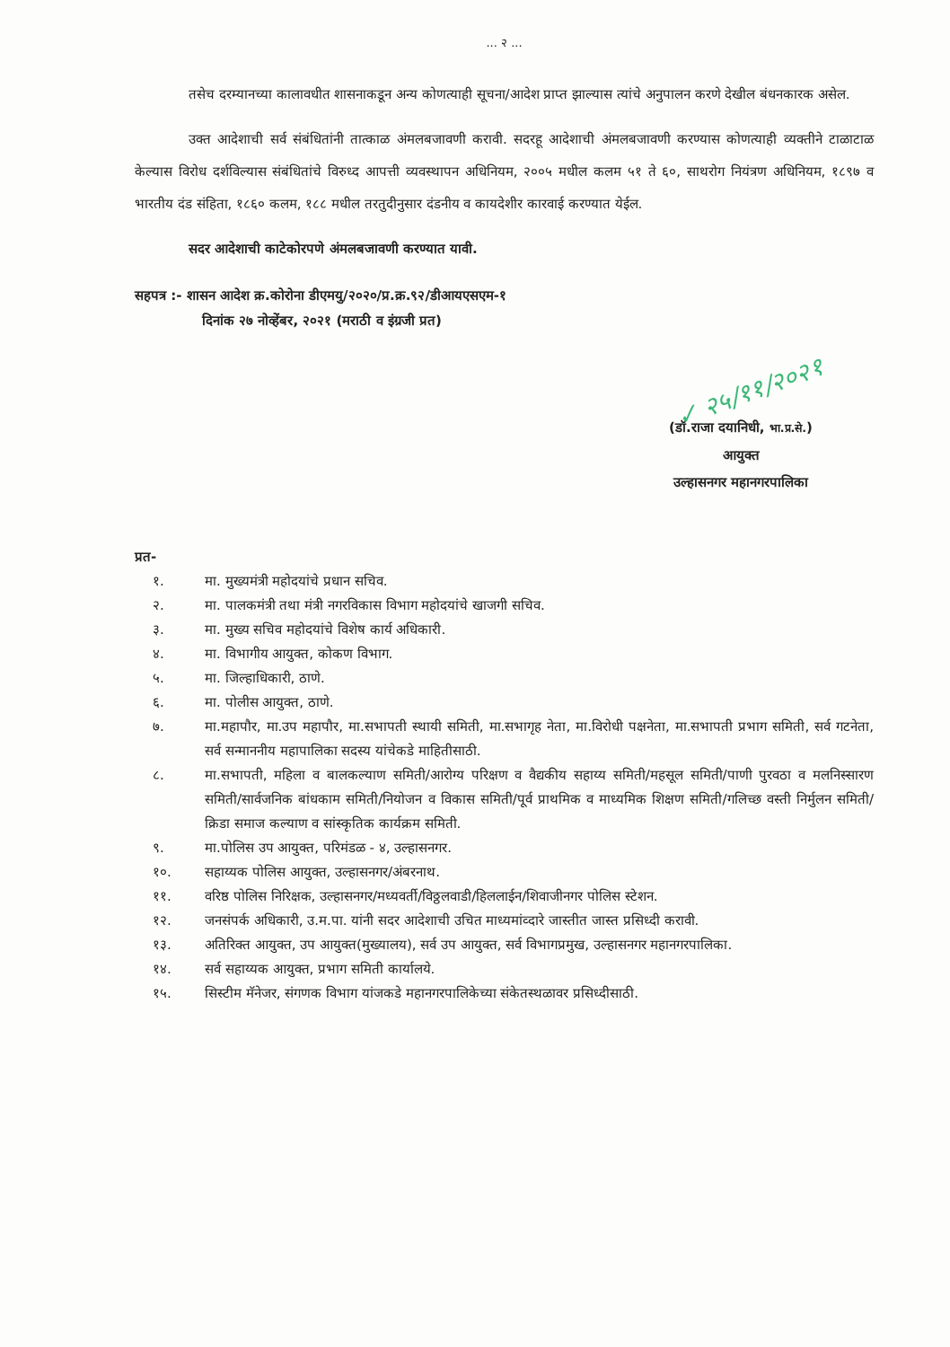✓ २५/११/२०२१
... २ ...
तसेच दरम्यानच्या कालावधीत शासनाकडून अन्य कोणत्याही सूचना/आदेश प्राप्त झाल्यास त्यांचे अनुपालन करणे देखील बंधनकारक असेल.
उक्त आदेशाची सर्व संबंधितांनी तात्काळ अंमलबजावणी करावी. सदरहू आदेशाची अंमलबजावणी करण्यास कोणत्याही व्यक्तीने टाळाटाळ केल्यास विरोध दर्शविल्यास संबंधितांचे विरुध्द आपत्ती व्यवस्थापन अधिनियम, २००५ मधील कलम ५१ ते ६०, साथरोग नियंत्रण अधिनियम, १८९७ व भारतीय दंड संहिता, १८६० कलम, १८८ मधील तरतुदीनुसार दंडनीय व कायदेशीर कारवाई करण्यात येईल.
सदर आदेशाची काटेकोरपणे अंमलबजावणी करण्यात यावी.
सहपत्र :- शासन आदेश क्र.कोरोना डीएमयु/२०२०/प्र.क्र.९२/डीआयएसएम-१
दिनांक २७ नोव्हेंबर, २०२१ (मराठी व इंग्रजी प्रत)
(डॉ.राजा दयानिधी, भा.प्र.से.)
आयुक्त
उल्हासनगर महानगरपालिका
प्रत-
१. मा. मुख्यमंत्री महोदयांचे प्रधान सचिव.
२. मा. पालकमंत्री तथा मंत्री नगरविकास विभाग महोदयांचे खाजगी सचिव.
३. मा. मुख्य सचिव महोदयांचे विशेष कार्य अधिकारी.
४. मा. विभागीय आयुक्त, कोकण विभाग.
५. मा. जिल्हाधिकारी, ठाणे.
६. मा. पोलीस आयुक्त, ठाणे.
७. मा.महापौर, मा.उप महापौर, मा.सभापती स्थायी समिती, मा.सभागृह नेता, मा.विरोधी पक्षनेता, मा.सभापती प्रभाग समिती, सर्व गटनेता, सर्व सन्माननीय महापालिका सदस्य यांचेकडे माहितीसाठी.
८. मा.सभापती, महिला व बालकल्याण समिती/आरोग्य परिक्षण व वैद्यकीय सहाय्य समिती/महसूल समिती/पाणी पुरवठा व मलनिस्सारण समिती/सार्वजनिक बांधकाम समिती/नियोजन व विकास समिती/पूर्व प्राथमिक व माध्यमिक शिक्षण समिती/गलिच्छ वस्ती निर्मुलन समिती/क्रिडा समाज कल्याण व सांस्कृतिक कार्यक्रम समिती.
९. मा.पोलिस उप आयुक्त, परिमंडळ - ४, उल्हासनगर.
१०. सहाय्यक पोलिस आयुक्त, उल्हासनगर/अंबरनाथ.
११. वरिष्ठ पोलिस निरिक्षक, उल्हासनगर/मध्यवर्ती/विठ्ठलवाडी/हिललाईन/शिवाजीनगर पोलिस स्टेशन.
१२. जनसंपर्क अधिकारी, उ.म.पा. यांनी सदर आदेशाची उचित माध्यमांव्दारे जास्तीत जास्त प्रसिध्दी करावी.
१३. अतिरिक्त आयुक्त, उप आयुक्त(मुख्यालय), सर्व उप आयुक्त, सर्व विभागप्रमुख, उल्हासनगर महानगरपालिका.
१४. सर्व सहाय्यक आयुक्त, प्रभाग समिती कार्यालये.
१५. सिस्टीम मॅनेजर, संगणक विभाग यांजकडे महानगरपालिकेच्या संकेतस्थळावर प्रसिध्दीसाठी.